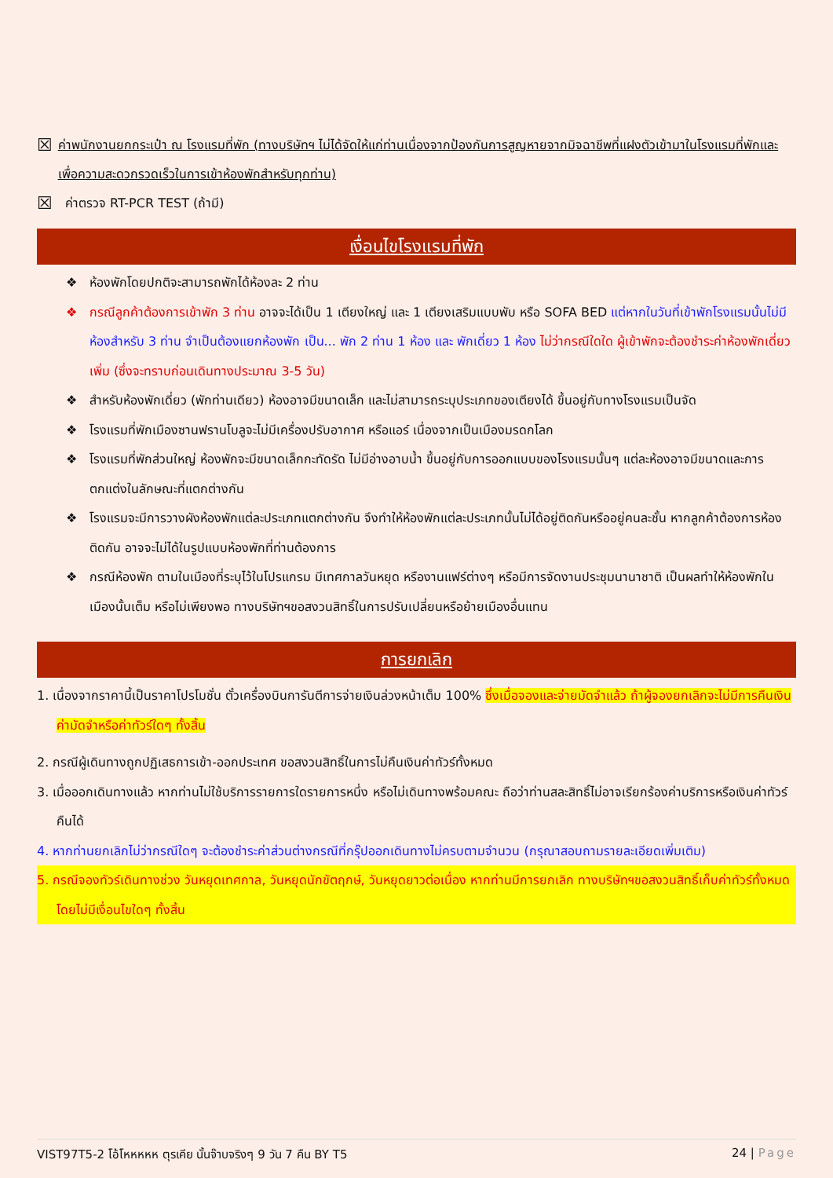☒ ค่าพนักงานยกกระเป๋า ณ โรงแรมที่พัก (ทางบริษัทฯ ไม่ได้จัดให้แก่ท่านเนื่องจากป้องกันการสูญหายจากมิจฉาชีพที่แฝงตัวเข้ามาในโรงแรมที่พักและเพื่อความสะดวกรวดเร็วในการเข้าห้องพักสำหรับทุกท่าน)
☒ ค่าตรวจ RT-PCR TEST (ถ้ามี)
เงื่อนไขโรงแรมที่พัก
❖ ห้องพักโดยปกติจะสามารถพักได้ห้องละ 2 ท่าน
❖ กรณีลูกค้าต้องการเข้าพัก 3 ท่าน อาจจะได้เป็น 1 เตียงใหญ่ และ 1 เตียงเสริมแบบพับ หรือ SOFA BED แต่หากในวันที่เข้าพักโรงแรมนั้นไม่มีห้องสำหรับ 3 ท่าน จำเป็นต้องแยกห้องพัก เป็น... พัก 2 ท่าน 1 ห้อง และ พักเดี่ยว 1 ห้อง ไม่ว่ากรณีใดใด ผู้เข้าพักจะต้องชำระค่าห้องพักเดี่ยวเพิ่ม (ซึ่งจะทราบก่อนเดินทางประมาณ 3-5 วัน)
❖ สำหรับห้องพักเดี่ยว (พักท่านเดียว) ห้องอาจมีขนาดเล็ก และไม่สามารถระบุประเภทของเตียงได้ ขึ้นอยู่กับทางโรงแรมเป็นจัด
❖ โรงแรมที่พักเมืองซานฟรานโบลูจะไม่มีเครื่องปรับอากาศ หรือแอร์ เนื่องจากเป็นเมืองมรดกโลก
❖ โรงแรมที่พักส่วนใหญ่ ห้องพักจะมีขนาดเล็กกะทัดรัด ไม่มีอ่างอาบน้ำ ขึ้นอยู่กับการออกแบบของโรงแรมนั้นๆ แต่ละห้องอาจมีขนาดและการตกแต่งในลักษณะที่แตกต่างกัน
❖ โรงแรมจะมีการวางผังห้องพักแต่ละประเภทแตกต่างกัน จึงทำให้ห้องพักแต่ละประเภทนั้นไม่ได้อยู่ติดกันหรืออยู่คนละชั้น หากลูกค้าต้องการห้องติดกัน อาจจะไม่ได้ในรูปแบบห้องพักที่ท่านต้องการ
❖ กรณีห้องพัก ตามในเมืองที่ระบุไว้ในโปรแกรม มีเทศกาลวันหยุด หรืองานแฟร์ต่างๆ หรือมีการจัดงานประชุมนานาชาติ เป็นผลทำให้ห้องพักในเมืองนั้นเต็ม หรือไม่เพียงพอ ทางบริษัทฯขอสงวนสิทธิ์ในการปรับเปลี่ยนหรือย้ายเมืองอื่นแทน
การยกเลิก
1. เนื่องจากราคานี้เป็นราคาโปรโมชั่น ตั๋วเครื่องบินการันตีการจ่ายเงินล่วงหน้าเต็ม 100% ซึ่งเมื่อจองและจ่ายมัดจำแล้ว ถ้าผู้จองยกเลิกจะไม่มีการคืนเงินค่ามัดจำหรือค่าทัวร์ใดๆ ทั้งสิ้น
2. กรณีผู้เดินทางถูกปฏิเสธการเข้า-ออกประเทศ ขอสงวนสิทธิ์ในการไม่คืนเงินค่าทัวร์ทั้งหมด
3. เมื่อออกเดินทางแล้ว หากท่านไม่ใช้บริการรายการใดรายการหนึ่ง หรือไม่เดินทางพร้อมคณะ ถือว่าท่านสละสิทธิ์ไม่อาจเรียกร้องค่าบริการหรือเงินค่าทัวร์คืนได้
4. หากท่านยกเลิกไม่ว่ากรณีใดๆ จะต้องชำระค่าส่วนต่างกรณีที่กรุ๊ปออกเดินทางไม่ครบตามจำนวน (กรุณาสอบถามรายละเอียดเพิ่มเติม)
5. กรณีจองทัวร์เดินทางช่วง วันหยุดเทศกาล, วันหยุดนักขัตฤกษ์, วันหยุดยาวต่อเนื่อง หากท่านมีการยกเลิก ทางบริษัทฯขอสงวนสิทธิ์เก็บค่าทัวร์ทั้งหมด โดยไม่มีเงื่อนไขใดๆ ทั้งสิ้น
VIST97T5-2 โอ้โหหหหห ตุรเคีย นั้นจ๊าบจริงๆ 9 วัน 7 คืน BY T5 24 | Page